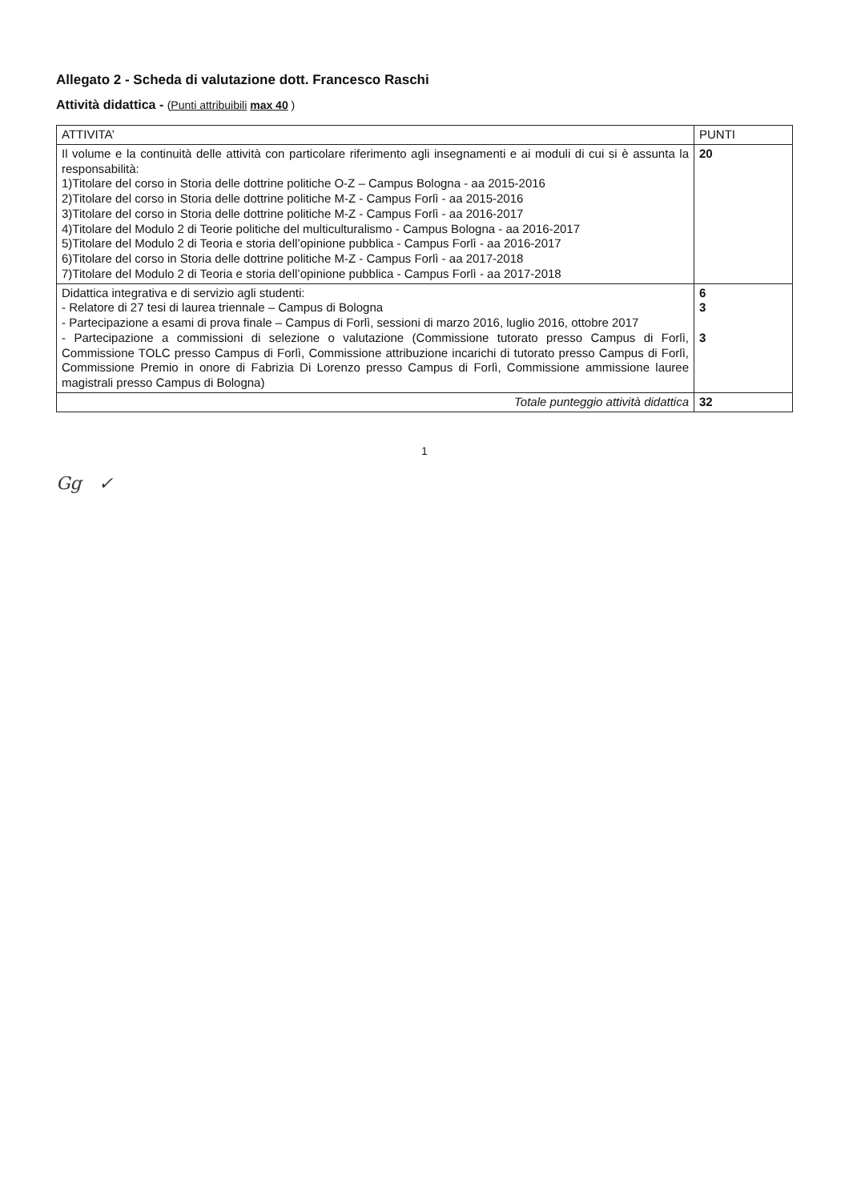Allegato 2 - Scheda di valutazione dott. Francesco Raschi
Attività didattica - (Punti attribuibili max 40 )
| ATTIVITA’ | PUNTI |
| --- | --- |
| Il volume e la continuità delle attività con particolare riferimento agli insegnamenti e ai moduli di cui si è assunta la responsabilità: 1)Titolare del corso in Storia delle dottrine politiche O-Z – Campus Bologna - aa 2015-2016 2)Titolare del corso in Storia delle dottrine politiche M-Z - Campus Forlì - aa 2015-2016 3)Titolare del corso in Storia delle dottrine politiche M-Z - Campus Forlì - aa 2016-2017 4)Titolare del Modulo 2 di Teorie politiche del multiculturalismo - Campus Bologna - aa 2016-2017 5)Titolare del Modulo 2 di Teoria e storia dell’opinione pubblica - Campus Forlì - aa 2016-2017 6)Titolare del corso in Storia delle dottrine politiche M-Z - Campus Forlì - aa 2017-2018 7)Titolare del Modulo 2 di Teoria e storia dell’opinione pubblica - Campus Forlì - aa 2017-2018 | 20 |
| Didattica integrativa e di servizio agli studenti: - Relatore di 27 tesi di laurea triennale – Campus di Bologna - Partecipazione a esami di prova finale – Campus di Forlì, sessioni di marzo 2016, luglio 2016, ottobre 2017 - Partecipazione a commissioni di selezione o valutazione (Commissione tutorato presso Campus di Forlì, Commissione TOLC presso Campus di Forlì, Commissione attribuzione incarichi di tutorato presso Campus di Forlì, Commissione Premio in onore di Fabrizia Di Lorenzo presso Campus di Forlì, Commissione ammissione lauree magistrali presso Campus di Bologna) | 6 3 3 |
| Totale punteggio attività didattica | 32 |
1
Gg ✓